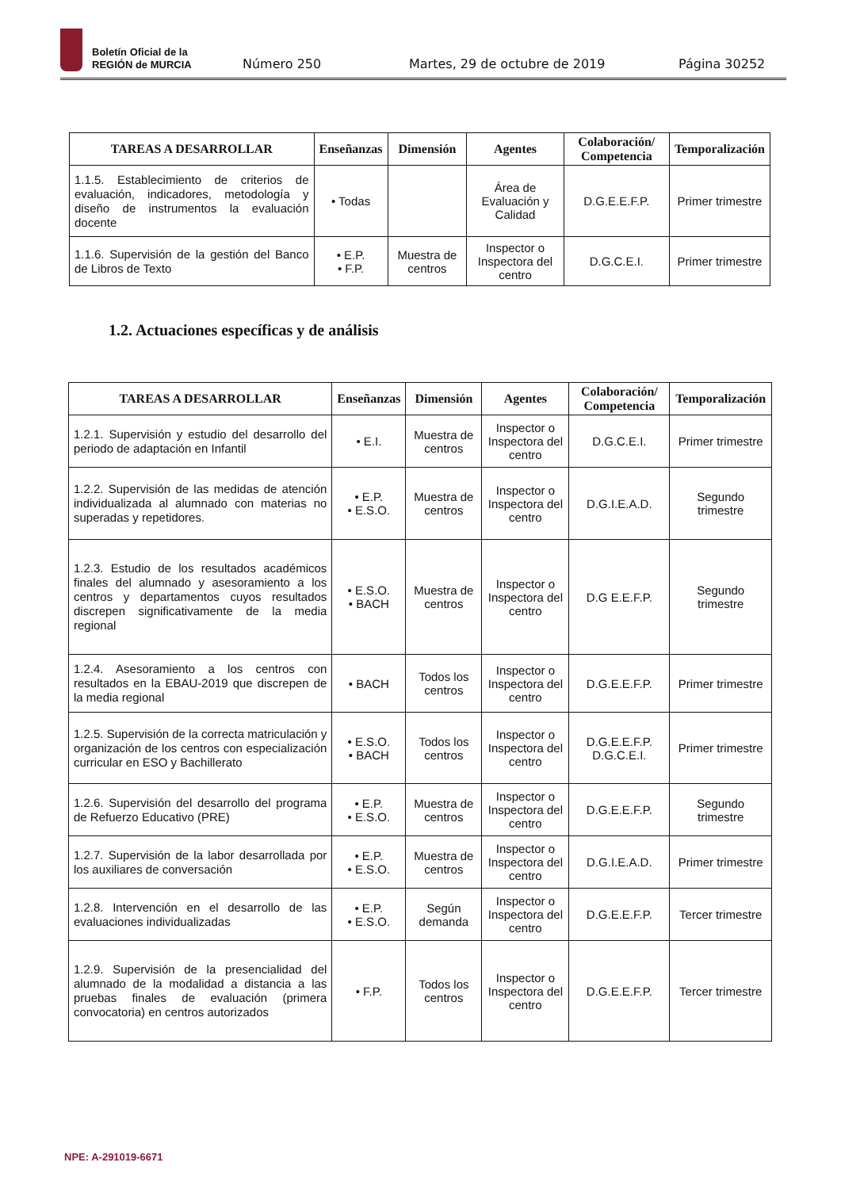Boletín Oficial de la
REGIÓN de MURCIA
Número 250 Martes, 29 de octubre de 2019 Página 30252
| TAREAS A DESARROLLAR | Enseñanzas | Dimensión | Agentes | Colaboración/ Competencia | Temporalización |
| --- | --- | --- | --- | --- | --- |
| 1.1.5. Establecimiento de criterios de evaluación, indicadores, metodología y diseño de instrumentos la evaluación docente | • Todas | | Área de Evaluación y Calidad | D.G.E.E.F.P. | Primer trimestre |
| 1.1.6. Supervisión de la gestión del Banco de Libros de Texto | • E.P. • F.P. | Muestra de centros | Inspector o Inspectora del centro | D.G.C.E.I. | Primer trimestre |
1.2. Actuaciones específicas y de análisis
| TAREAS A DESARROLLAR | Enseñanzas | Dimensión | Agentes | Colaboración/ Competencia | Temporalización |
| --- | --- | --- | --- | --- | --- |
| 1.2.1. Supervisión y estudio del desarrollo del periodo de adaptación en Infantil | • E.I. | Muestra de centros | Inspector o Inspectora del centro | D.G.C.E.I. | Primer trimestre |
| 1.2.2. Supervisión de las medidas de atención individualizada al alumnado con materias no superadas y repetidores. | • E.P. • E.S.O. | Muestra de centros | Inspector o Inspectora del centro | D.G.I.E.A.D. | Segundo trimestre |
| 1.2.3. Estudio de los resultados académicos finales del alumnado y asesoramiento a los centros y departamentos cuyos resultados discrepen significativamente de la media regional | • E.S.O. • BACH | Muestra de centros | Inspector o Inspectora del centro | D.G E.E.F.P. | Segundo trimestre |
| 1.2.4. Asesoramiento a los centros con resultados en la EBAU-2019 que discrepen de la media regional | • BACH | Todos los centros | Inspector o Inspectora del centro | D.G.E.E.F.P. | Primer trimestre |
| 1.2.5. Supervisión de la correcta matriculación y organización de los centros con especialización curricular en ESO y Bachillerato | • E.S.O. • BACH | Todos los centros | Inspector o Inspectora del centro | D.G.E.E.F.P. D.G.C.E.I. | Primer trimestre |
| 1.2.6. Supervisión del desarrollo del programa de Refuerzo Educativo (PRE) | • E.P. • E.S.O. | Muestra de centros | Inspector o Inspectora del centro | D.G.E.E.F.P. | Segundo trimestre |
| 1.2.7. Supervisión de la labor desarrollada por los auxiliares de conversación | • E.P. • E.S.O. | Muestra de centros | Inspector o Inspectora del centro | D.G.I.E.A.D. | Primer trimestre |
| 1.2.8. Intervención en el desarrollo de las evaluaciones individualizadas | • E.P. • E.S.O. | Según demanda | Inspector o Inspectora del centro | D.G.E.E.F.P. | Tercer trimestre |
| 1.2.9. Supervisión de la presencialidad del alumnado de la modalidad a distancia a las pruebas finales de evaluación (primera convocatoria) en centros autorizados | • F.P. | Todos los centros | Inspector o Inspectora del centro | D.G.E.E.F.P. | Tercer trimestre |
NPE: A-291019-6671